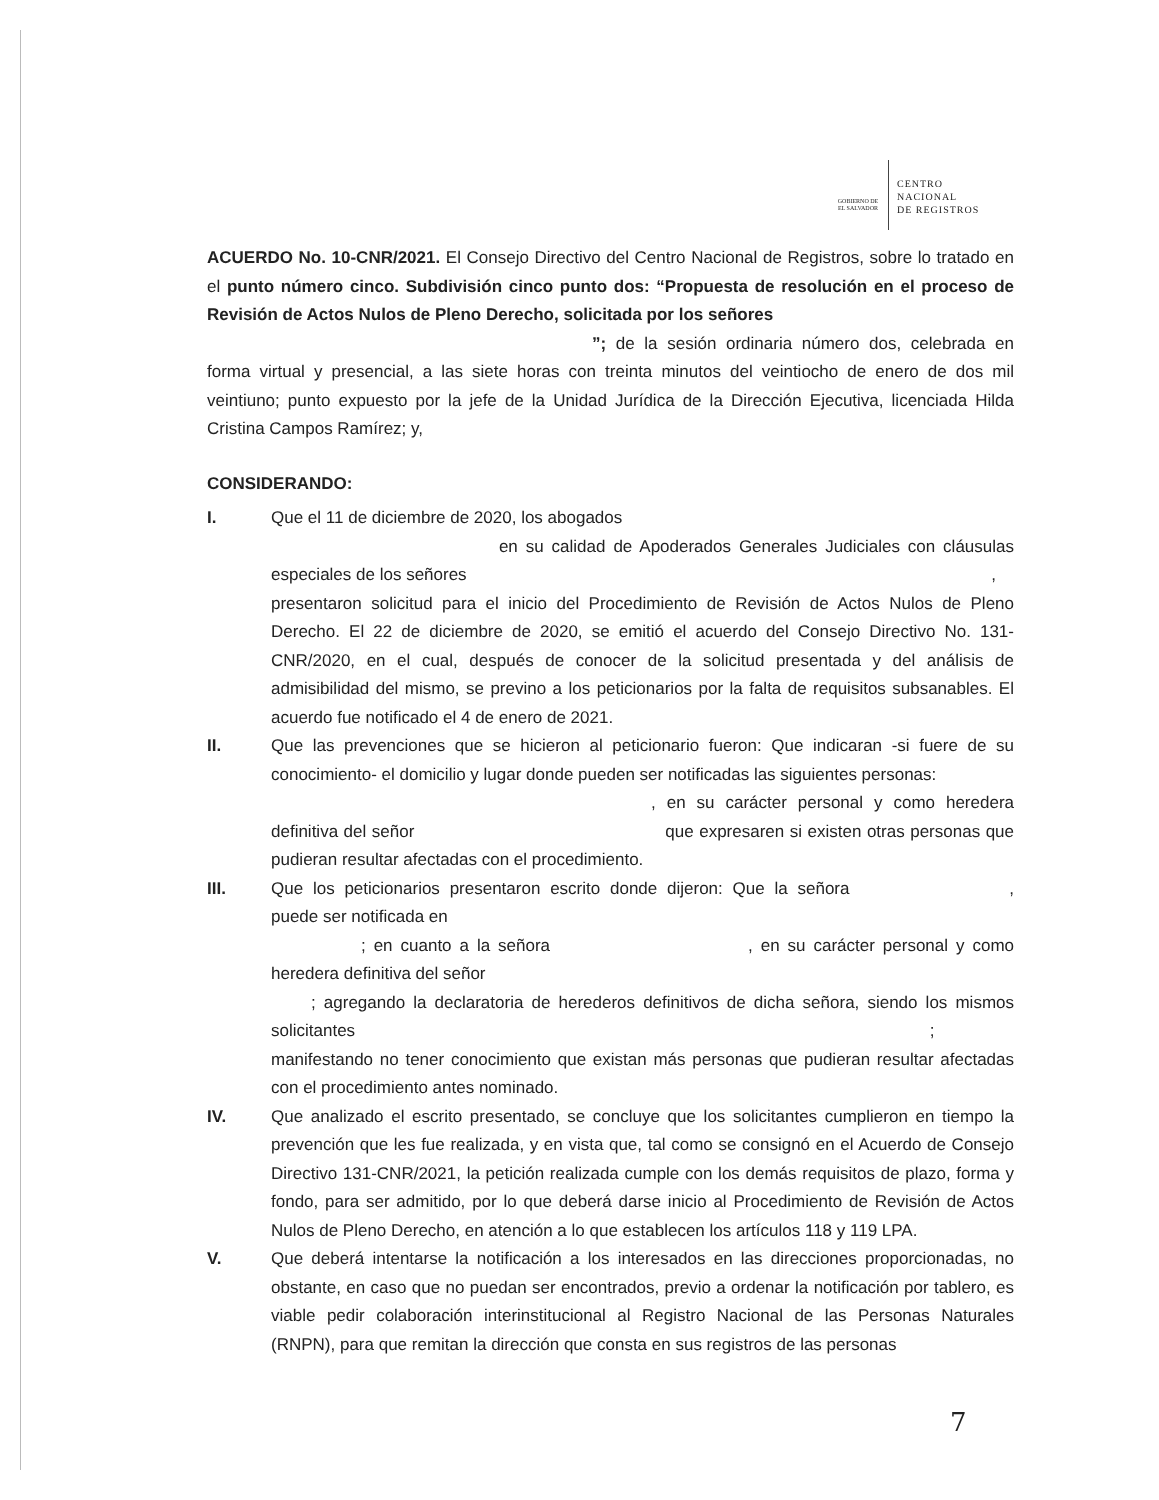GOBIERNO DE
EL SALVADOR
CENTRO
NACIONAL
DE REGISTROS
ACUERDO No. 10-CNR/2021. El Consejo Directivo del Centro Nacional de Registros, sobre lo tratado en el punto número cinco. Subdivisión cinco punto dos: “Propuesta de resolución en el proceso de Revisión de Actos Nulos de Pleno Derecho, solicitada por los señores
”; de la sesión ordinaria número dos, celebrada en forma virtual y presencial, a las siete horas con treinta minutos del veintiocho de enero de dos mil veintiuno; punto expuesto por la jefe de la Unidad Jurídica de la Dirección Ejecutiva, licenciada Hilda Cristina Campos Ramírez; y,
CONSIDERANDO:
I. Que el 11 de diciembre de 2020, los abogados
en su calidad de Apoderados Generales Judiciales con cláusulas especiales de los señores ,
presentaron solicitud para el inicio del Procedimiento de Revisión de Actos Nulos de Pleno Derecho. El 22 de diciembre de 2020, se emitió el acuerdo del Consejo Directivo No. 131-CNR/2020, en el cual, después de conocer de la solicitud presentada y del análisis de admisibilidad del mismo, se previno a los peticionarios por la falta de requisitos subsanables. El acuerdo fue notificado el 4 de enero de 2021.
II. Que las prevenciones que se hicieron al peticionario fueron: Que indicaran -si fuere de su conocimiento- el domicilio y lugar donde pueden ser notificadas las siguientes personas:
, en su carácter personal y como heredera definitiva del señor que expresaren si existen otras personas que pudieran resultar afectadas con el procedimiento.
III. Que los peticionarios presentaron escrito donde dijeron: Que la señora , puede ser notificada en
; en cuanto a la señora , en su carácter personal y como heredera definitiva del señor
; agregando la declaratoria de herederos definitivos de dicha señora, siendo los mismos solicitantes ;
manifestando no tener conocimiento que existan más personas que pudieran resultar afectadas con el procedimiento antes nominado.
IV. Que analizado el escrito presentado, se concluye que los solicitantes cumplieron en tiempo la prevención que les fue realizada, y en vista que, tal como se consignó en el Acuerdo de Consejo Directivo 131-CNR/2021, la petición realizada cumple con los demás requisitos de plazo, forma y fondo, para ser admitido, por lo que deberá darse inicio al Procedimiento de Revisión de Actos Nulos de Pleno Derecho, en atención a lo que establecen los artículos 118 y 119 LPA.
V. Que deberá intentarse la notificación a los interesados en las direcciones proporcionadas, no obstante, en caso que no puedan ser encontrados, previo a ordenar la notificación por tablero, es viable pedir colaboración interinstitucional al Registro Nacional de las Personas Naturales (RNPN), para que remitan la dirección que consta en sus registros de las personas
7